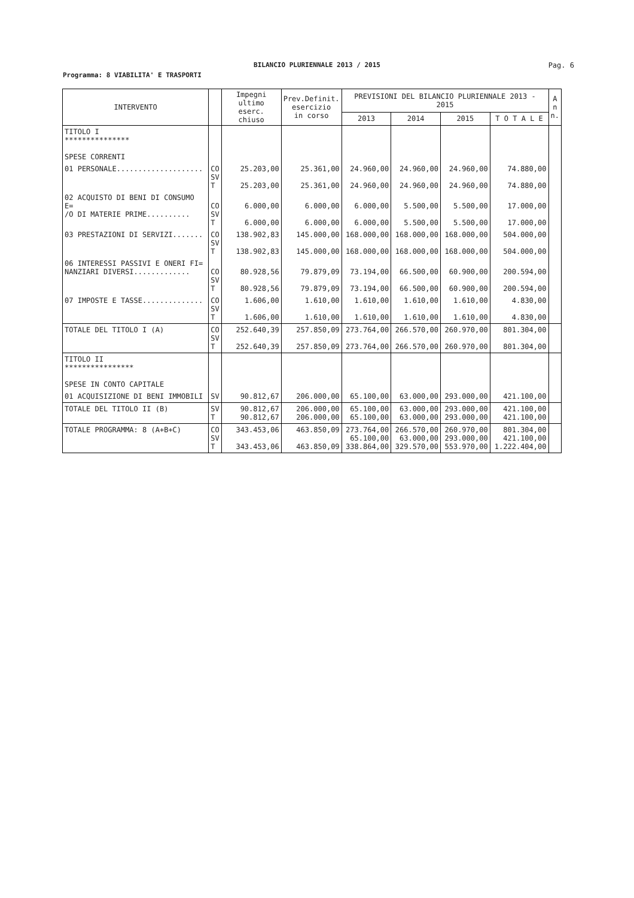BILANCIO PLURIENNALE 2013 / 2015
Pag. 6
Programma: 8 VIABILITA' E TRASPORTI
| INTERVENTO | | Impegni ultimo eserc. chiuso | Prev.Definit. esercizio in corso | PREVISIONI DEL BILANCIO PLURIENNALE 2013 - 2015 | | | | A n n. |
| --- | --- | --- | --- | --- | --- | --- | --- | --- |
| | | | | 2013 | 2014 | 2015 | T O T A L E | |
| TITOLO I *************** SPESE CORRENTI | | | | | | | | |
| 01 PERSONALE.................... | CO SV T | 25.203,00 25.203,00 | 25.361,00 25.361,00 | 24.960,00 24.960,00 | 24.960,00 24.960,00 | 24.960,00 24.960,00 | 74.880,00 74.880,00 | |
| 02 ACQUISTO DI BENI DI CONSUMO E= /O DI MATERIE PRIME.......... | CO SV T | 6.000,00 6.000,00 | 6.000,00 6.000,00 | 6.000,00 6.000,00 | 5.500,00 5.500,00 | 5.500,00 5.500,00 | 17.000,00 17.000,00 | |
| 03 PRESTAZIONI DI SERVIZI....... | CO SV T | 138.902,83 138.902,83 | 145.000,00 145.000,00 | 168.000,00 168.000,00 | 168.000,00 168.000,00 | 168.000,00 168.000,00 | 504.000,00 504.000,00 | |
| 06 INTERESSI PASSIVI E ONERI FI= NANZIARI DIVERSI............. | CO SV T | 80.928,56 80.928,56 | 79.879,09 79.879,09 | 73.194,00 73.194,00 | 66.500,00 66.500,00 | 60.900,00 60.900,00 | 200.594,00 200.594,00 | |
| 07 IMPOSTE E TASSE.............. | CO SV T | 1.606,00 1.606,00 | 1.610,00 1.610,00 | 1.610,00 1.610,00 | 1.610,00 1.610,00 | 1.610,00 1.610,00 | 4.830,00 4.830,00 | |
| TOTALE DEL TITOLO I (A) | CO SV T | 252.640,39 252.640,39 | 257.850,09 257.850,09 | 273.764,00 273.764,00 | 266.570,00 266.570,00 | 260.970,00 260.970,00 | 801.304,00 801.304,00 | |
| TITOLO II **************** SPESE IN CONTO CAPITALE | | | | | | | | |
| 01 ACQUISIZIONE DI BENI IMMOBILI | SV | 90.812,67 | 206.000,00 | 65.100,00 | 63.000,00 | 293.000,00 | 421.100,00 | |
| TOTALE DEL TITOLO II (B) | SV T | 90.812,67 90.812,67 | 206.000,00 206.000,00 | 65.100,00 65.100,00 | 63.000,00 63.000,00 | 293.000,00 293.000,00 | 421.100,00 421.100,00 | |
| TOTALE PROGRAMMA: 8 (A+B+C) | CO SV T | 343.453,06 343.453,06 | 463.850,09 463.850,09 | 273.764,00 65.100,00 338.864,00 | 266.570,00 63.000,00 329.570,00 | 260.970,00 293.000,00 553.970,00 | 801.304,00 421.100,00 1.222.404,00 | |